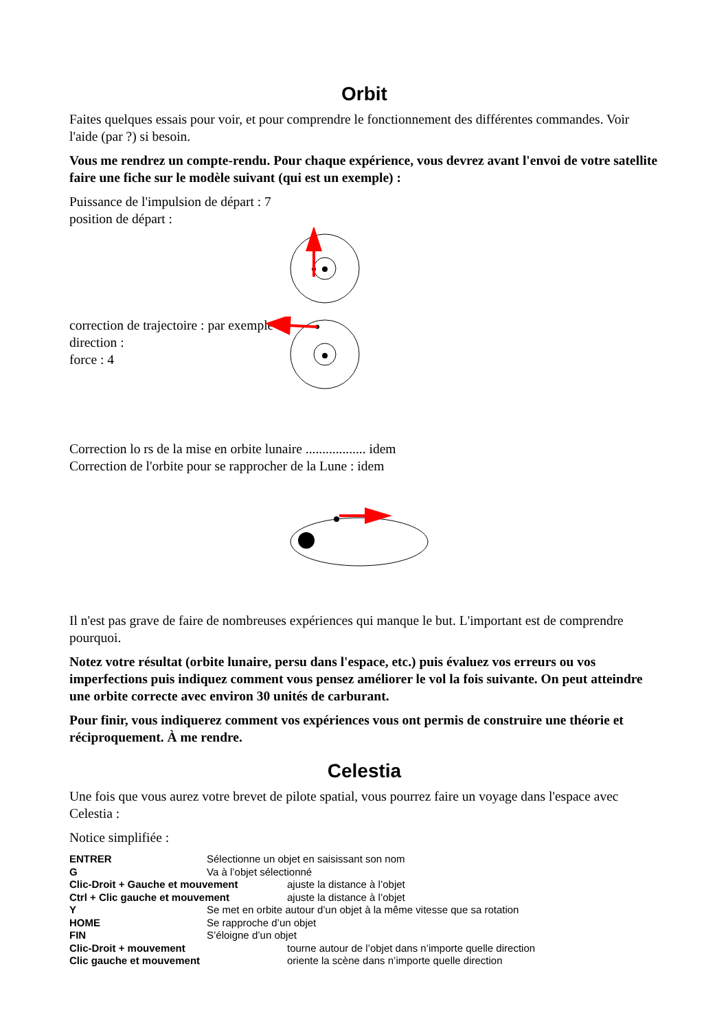Orbit
Faites quelques essais pour voir, et pour comprendre le fonctionnement des différentes commandes. Voir l'aide (par ?) si besoin.
Vous me rendrez un compte-rendu. Pour chaque expérience, vous devrez avant l'envoi de votre satellite faire une fiche sur le modèle suivant (qui est un exemple) :
Puissance de l'impulsion de départ : 7
position de départ :
correction de trajectoire : par exemple
direction :
force : 4
Correction lo rs de la mise en orbite lunaire .................. idem
Correction de l'orbite pour se rapprocher de la Lune : idem
Il n'est pas grave de faire de nombreuses expériences qui manque le but. L'important est de comprendre pourquoi.
Notez votre résultat (orbite lunaire, persu dans l'espace, etc.) puis évaluez vos erreurs ou vos imperfections puis indiquez comment vous pensez améliorer le vol la fois suivante. On peut atteindre une orbite correcte avec environ 30 unités de carburant.
Pour finir, vous indiquerez comment vos expériences vous ont permis de construire une théorie et réciproquement. À me rendre.
Celestia
Une fois que vous aurez votre brevet de pilote spatial, vous pourrez faire un voyage dans l'espace avec Celestia :
Notice simplifiée :
ENTRER Sélectionne un objet en saisissant son nom
G Va à l’objet sélectionné
Clic-Droit + Gauche et mouvement ajuste la distance à l’objet
Ctrl + Clic gauche et mouvement ajuste la distance à l’objet
Y Se met en orbite autour d’un objet à la même vitesse que sa rotation
HOME Se rapproche d’un objet
FIN S’éloigne d’un objet
Clic-Droit + mouvement tourne autour de l’objet dans n’importe quelle direction
Clic gauche et mouvement oriente la scène dans n’importe quelle direction